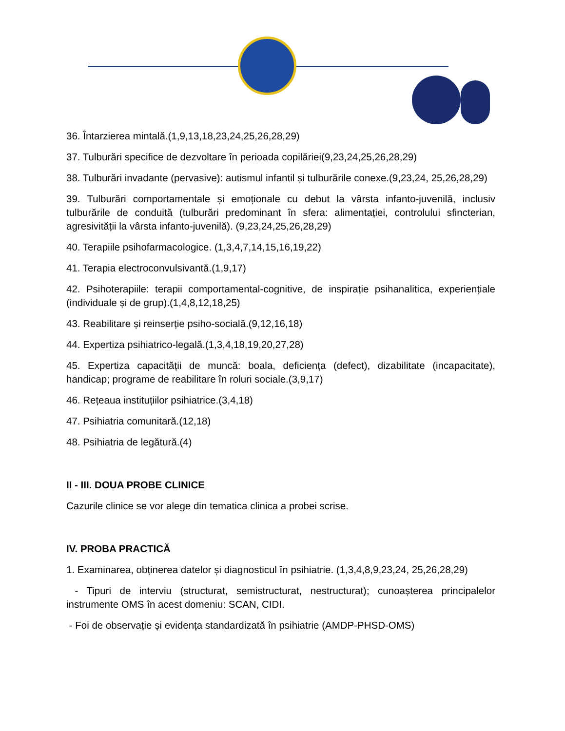36. Întarzierea mintală.(1,9,13,18,23,24,25,26,28,29)
37. Tulburări specifice de dezvoltare în perioada copilăriei(9,23,24,25,26,28,29)
38. Tulburări invadante (pervasive): autismul infantil și tulburările conexe.(9,23,24, 25,26,28,29)
39. Tulburări comportamentale și emoționale cu debut la vârsta infanto-juvenilă, inclusiv tulburările de conduită (tulburări predominant în sfera: alimentației, controlului sfincterian, agresivității la vârsta infanto-juvenilă). (9,23,24,25,26,28,29)
40. Terapiile psihofarmacologice. (1,3,4,7,14,15,16,19,22)
41. Terapia electroconvulsivantă.(1,9,17)
42. Psihoterapiile: terapii comportamental-cognitive, de inspirație psihanalitica, experiențiale (individuale și de grup).(1,4,8,12,18,25)
43. Reabilitare și reinserție psiho-socială.(9,12,16,18)
44. Expertiza psihiatrico-legală.(1,3,4,18,19,20,27,28)
45. Expertiza capacității de muncă: boala, deficiența (defect), dizabilitate (incapacitate), handicap; programe de reabilitare în roluri sociale.(3,9,17)
46. Rețeaua instituțiilor psihiatrice.(3,4,18)
47. Psihiatria comunitară.(12,18)
48. Psihiatria de legătură.(4)
II - III. DOUA PROBE CLINICE
Cazurile clinice se vor alege din tematica clinica a probei scrise.
IV. PROBA PRACTICĂ
1. Examinarea, obținerea datelor și diagnosticul în psihiatrie. (1,3,4,8,9,23,24, 25,26,28,29)
- Tipuri de interviu (structurat, semistructurat, nestructurat); cunoașterea principalelor instrumente OMS în acest domeniu: SCAN, CIDI.
- Foi de observație și evidența standardizată în psihiatrie (AMDP-PHSD-OMS)